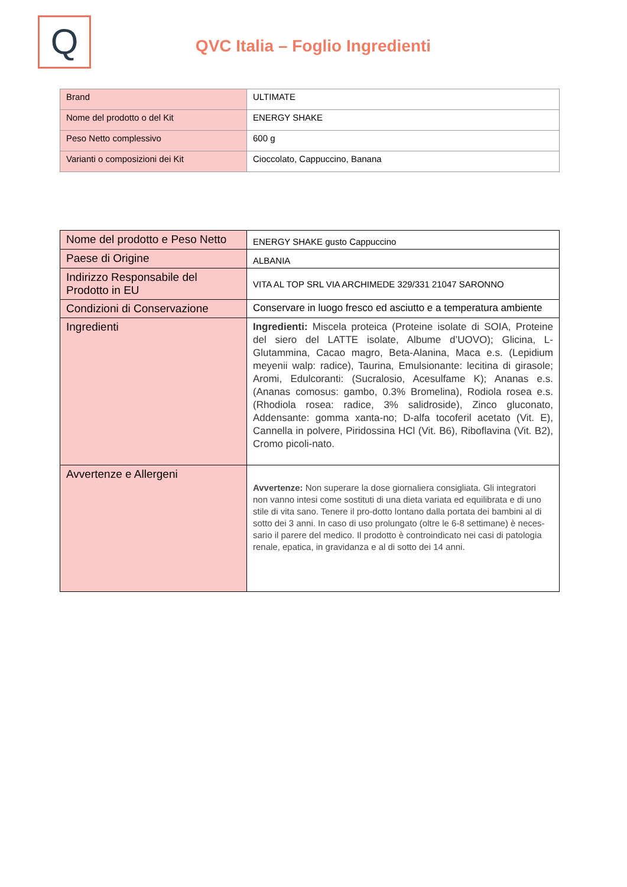Q
QVC Italia – Foglio Ingredienti
| Brand | ULTIMATE |
| Nome del prodotto o del Kit | ENERGY SHAKE |
| Peso Netto complessivo | 600 g |
| Varianti o composizioni dei Kit | Cioccolato, Cappuccino, Banana |
| Nome del prodotto e Peso Netto | ENERGY SHAKE gusto Cappuccino |
| Paese di Origine | ALBANIA |
| Indirizzo Responsabile del Prodotto in EU | VITA AL TOP SRL VIA ARCHIMEDE 329/331 21047 SARONNO |
| Condizioni di Conservazione | Conservare in luogo fresco ed asciutto e a temperatura ambiente |
| Ingredienti | Ingredienti: Miscela proteica (Proteine isolate di SOIA, Proteine del siero del LATTE isolate, Albume d’UOVO); Glicina, L-Glutammina, Cacao magro, Beta-Alanina, Maca e.s. (Lepidium meyenii walp: radice), Taurina, Emulsionante: lecitina di girasole; Aromi, Edulcoranti: (Sucralosio, Acesulfame K); Ananas e.s. (Ananas comosus: gambo, 0.3% Bromelina), Rodiola rosea e.s. (Rhodiola rosea: radice, 3% salidroside), Zinco gluconato, Addensante: gomma xanta-no; D-alfa tocoferil acetato (Vit. E), Cannella in polvere, Piridossina HCl (Vit. B6), Riboflavina (Vit. B2), Cromo picoli-nato. |
| Avvertenze e Allergeni | Avvertenze: Non superare la dose giornaliera consigliata. Gli integratori non vanno intesi come sostituti di una dieta variata ed equilibrata e di uno stile di vita sano. Tenere il pro-dotto lontano dalla portata dei bambini al di sotto dei 3 anni. In caso di uso prolungato (oltre le 6-8 settimane) è neces-sario il parere del medico. Il prodotto è controindicato nei casi di patologia renale, epatica, in gravidanza e al di sotto dei 14 anni. |